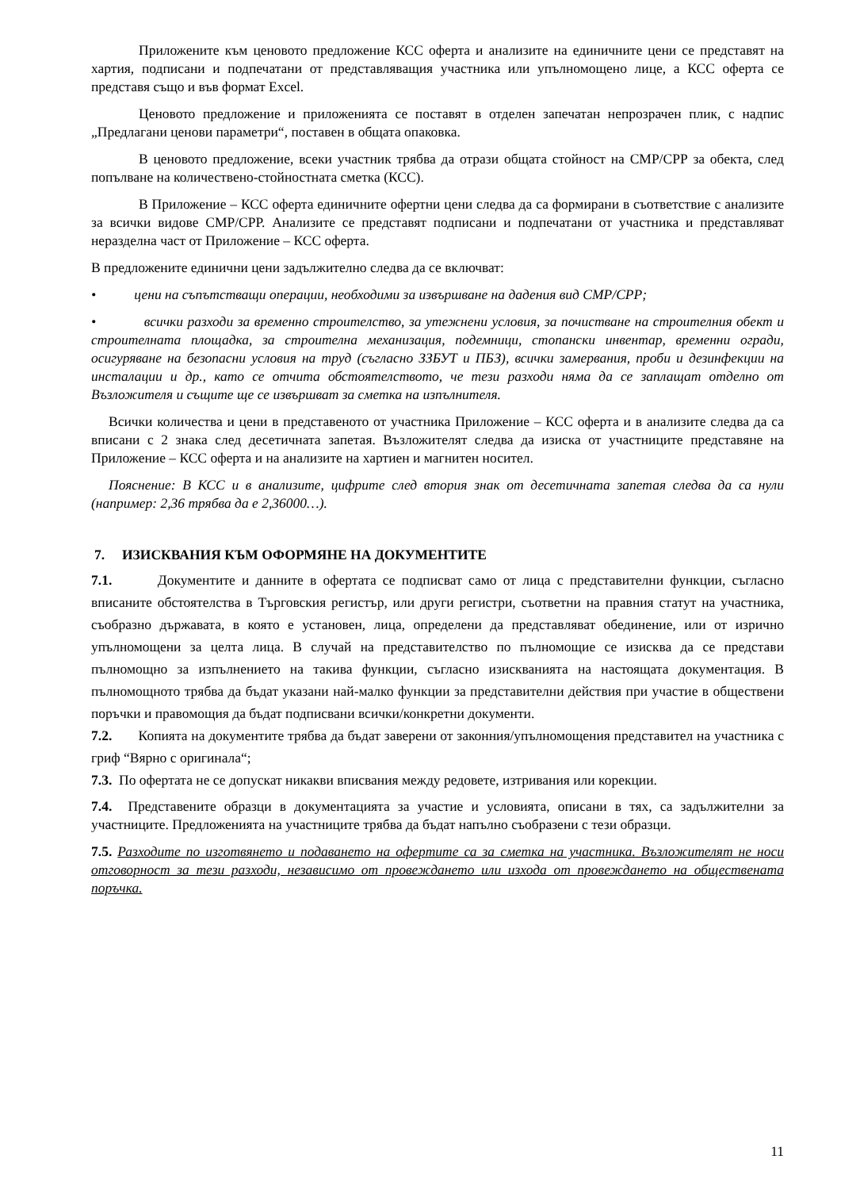Приложените към ценовото предложение КСС оферта и анализите на единичните цени се представят на хартия, подписани и подпечатани от представляващия участника или упълномощено лице, а КСС оферта се представя също и във формат Excel.
Ценовото предложение и приложенията се поставят в отделен запечатан непрозрачен плик, с надпис „Предлагани ценови параметри“, поставен в общата опаковка.
В ценовото предложение, всеки участник трябва да отрази общата стойност на СМР/СРР за обекта, след попълване на количествено-стойностната сметка (КСС).
В Приложение – КСС оферта единичните офертни цени следва да са формирани в съответствие с анализите за всички видове СМР/СРР. Анализите се представят подписани и подпечатани от участника и представляват неразделна част от Приложение – КСС оферта.
В предложените единични цени задължително следва да се включват:
• цени на съпътстващи операции, необходими за извършване на дадения вид СМР/СРР;
• всички разходи за временно строителство, за утежнени условия, за почистване на строителния обект и строителната площадка, за строителна механизация, подемници, стопански инвентар, временни огради, осигуряване на безопасни условия на труд (съгласно ЗЗБУТ и ПБЗ), всички замервания, проби и дезинфекции на инсталации и др., като се отчита обстоятелството, че тези разходи няма да се заплащат отделно от Възложителя и същите ще се извършват за сметка на изпълнителя.
Всички количества и цени в представеното от участника Приложение – КСС оферта и в анализите следва да са вписани с 2 знака след десетичната запетая. Възложителят следва да изиска от участниците представяне на Приложение – КСС оферта и на анализите на хартиен и магнитен носител.
Пояснение: В КСС и в анализите, цифрите след втория знак от десетичната запетая следва да са нули (например: 2,36 трябва да е 2,36000…).
7. ИЗИСКВАНИЯ КЪМ ОФОРМЯНЕ НА ДОКУМЕНТИТЕ
7.1. Документите и данните в офертата се подписват само от лица с представителни функции, съгласно вписаните обстоятелства в Търговския регистър, или други регистри, съответни на правния статут на участника, съобразно държавата, в която е установен, лица, определени да представляват обединение, или от изрично упълномощени за целта лица. В случай на представителство по пълномощие се изисква да се представи пълномощно за изпълнението на такива функции, съгласно изискванията на настоящата документация. В пълномощното трябва да бъдат указани най-малко функции за представителни действия при участие в обществени поръчки и правомощия да бъдат подписвани всички/конкретни документи.
7.2. Копията на документите трябва да бъдат заверени от законния/упълномощения представител на участника с гриф “Вярно с оригинала“;
7.3. По офертата не се допускат никакви вписвания между редовете, изтривания или корекции.
7.4. Представените образци в документацията за участие и условията, описани в тях, са задължителни за участниците. Предложенията на участниците трябва да бъдат напълно съобразени с тези образци.
7.5. Разходите по изготвянето и подаването на офертите са за сметка на участника. Възложителят не носи отговорност за тези разходи, независимо от провеждането или изхода от провеждането на обществената поръчка.
11